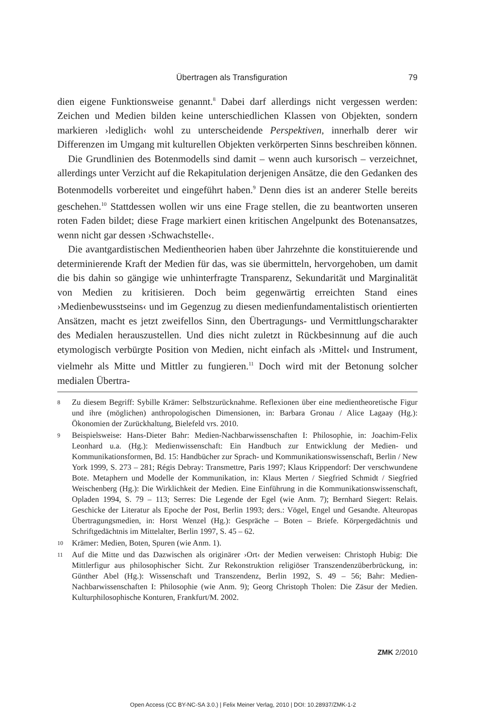Übertragen als Transfiguration 79
dien eigene Funktionsweise genannt.<sup>8</sup> Dabei darf allerdings nicht vergessen werden: Zeichen und Medien bilden keine unterschiedlichen Klassen von Objekten, sondern markieren ›lediglich‹ wohl zu unterscheidende Perspektiven, innerhalb derer wir Differenzen im Umgang mit kulturellen Objekten verkörperten Sinns beschreiben können.
Die Grundlinien des Botenmodells sind damit – wenn auch kursorisch – verzeichnet, allerdings unter Verzicht auf die Rekapitulation derjenigen Ansätze, die den Gedanken des Botenmodells vorbereitet und eingeführt haben.<sup>9</sup> Denn dies ist an anderer Stelle bereits geschehen.<sup>10</sup> Stattdessen wollen wir uns eine Frage stellen, die zu beantworten unseren roten Faden bildet; diese Frage markiert einen kritischen Angelpunkt des Botenansatzes, wenn nicht gar dessen ›Schwachstelle‹.
Die avantgardistischen Medientheorien haben über Jahrzehnte die konstituierende und determinierende Kraft der Medien für das, was sie übermitteln, hervorgehoben, um damit die bis dahin so gängige wie unhinterfragte Transparenz, Sekundarität und Marginalität von Medien zu kritisieren. Doch beim gegenwärtig erreichten Stand eines ›Medienbewusstseins‹ und im Gegenzug zu diesen medienfundamentalistisch orientierten Ansätzen, macht es jetzt zweifellos Sinn, den Übertragungs- und Vermittlungscharakter des Medialen herauszustellen. Und dies nicht zuletzt in Rückbesinnung auf die auch etymologisch verbürgte Position von Medien, nicht einfach als ›Mittel‹ und Instrument, vielmehr als Mitte und Mittler zu fungieren.<sup>11</sup> Doch wird mit der Betonung solcher medialen Übertra-
8 Zu diesem Begriff: Sybille Krämer: Selbstzurücknahme. Reflexionen über eine medientheoretische Figur und ihre (möglichen) anthropologischen Dimensionen, in: Barbara Gronau / Alice Lagaay (Hg.): Ökonomien der Zurückhaltung, Bielefeld vrs. 2010.
9 Beispielsweise: Hans-Dieter Bahr: Medien-Nachbarwissenschaften I: Philosophie, in: Joachim-Felix Leonhard u.a. (Hg.): Medienwissenschaft: Ein Handbuch zur Entwicklung der Medien- und Kommunikationsformen, Bd. 15: Handbücher zur Sprach- und Kommunikationswissenschaft, Berlin / New York 1999, S. 273 – 281; Régis Debray: Transmettre, Paris 1997; Klaus Krippendorf: Der verschwundene Bote. Metaphern und Modelle der Kommunikation, in: Klaus Merten / Siegfried Schmidt / Siegfried Weischenberg (Hg.): Die Wirklichkeit der Medien. Eine Einführung in die Kommunikationswissenschaft, Opladen 1994, S. 79 – 113; Serres: Die Legende der Egel (wie Anm. 7); Bernhard Siegert: Relais. Geschicke der Literatur als Epoche der Post, Berlin 1993; ders.: Vögel, Engel und Gesandte. Alteuropas Übertragungsmedien, in: Horst Wenzel (Hg.): Gespräche – Boten – Briefe. Körpergedächtnis und Schriftgedächtnis im Mittelalter, Berlin 1997, S. 45 – 62.
10 Krämer: Medien, Boten, Spuren (wie Anm. 1).
11 Auf die Mitte und das Dazwischen als originärer ›Ort‹ der Medien verweisen: Christoph Hubig: Die Mittlerfigur aus philosophischer Sicht. Zur Rekonstruktion religiöser Transzendenzüberbrückung, in: Günther Abel (Hg.): Wissenschaft und Transzendenz, Berlin 1992, S. 49 – 56; Bahr: Medien-Nachbarwissenschaften I: Philosophie (wie Anm. 9); Georg Christoph Tholen: Die Zäsur der Medien. Kulturphilosophische Konturen, Frankfurt/M. 2002.
ZMK 2/2010
Open Access (CC BY-NC-SA 3.0.) | Felix Meiner Verlag, 2010 | DOI: 10.28937/ZMK-1-2